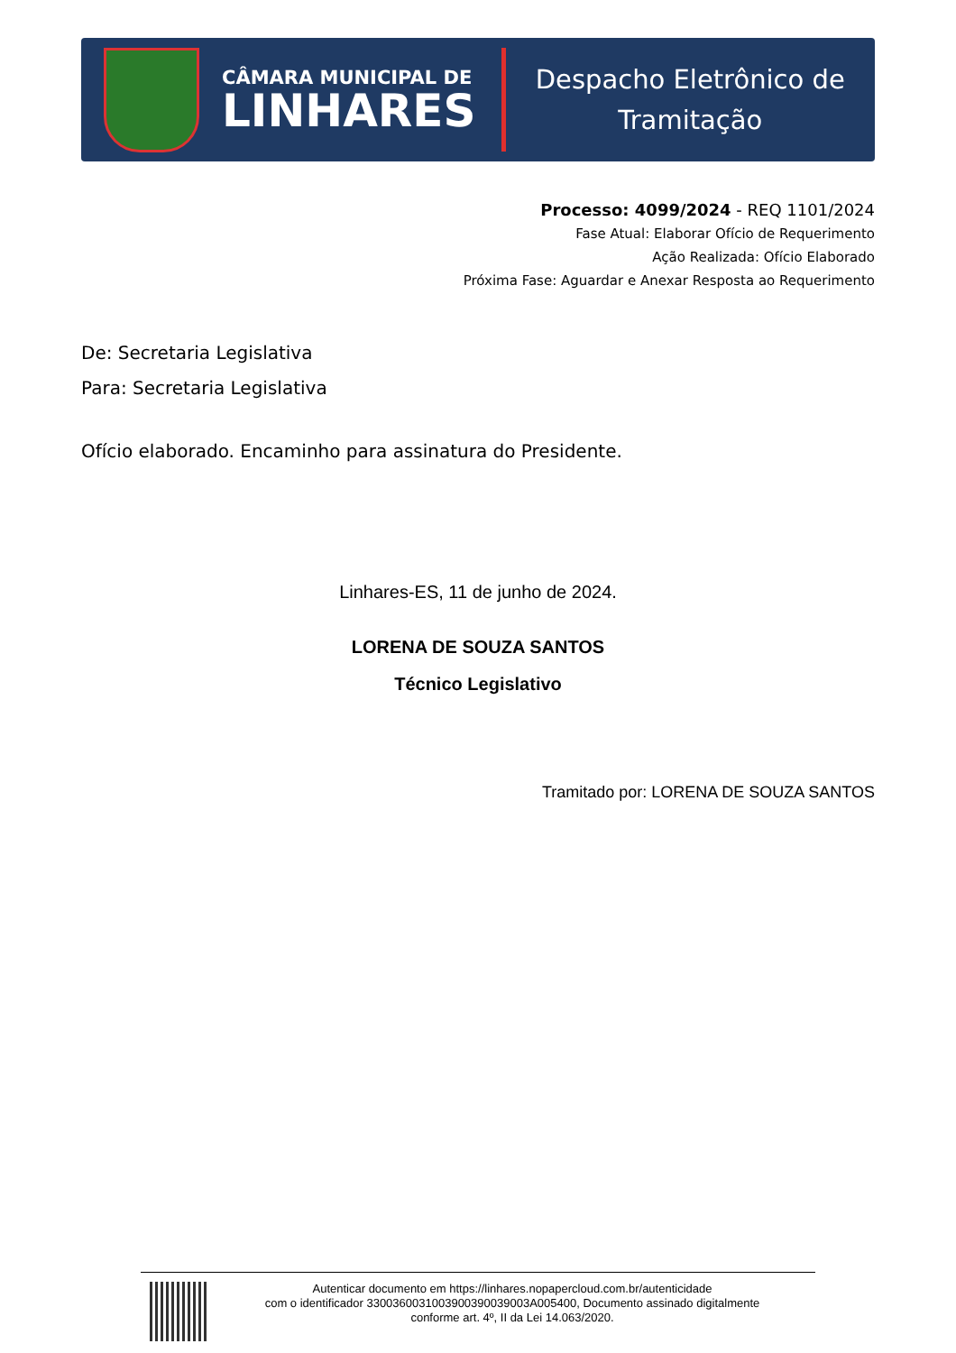CÂMARA MUNICIPAL DE
LINHARES
Despacho Eletrônico de
Tramitação
Processo: 4099/2024 - REQ 1101/2024
Fase Atual: Elaborar Ofício de Requerimento
Ação Realizada: Ofício Elaborado
Próxima Fase: Aguardar e Anexar Resposta ao Requerimento
De: Secretaria Legislativa
Para: Secretaria Legislativa
Ofício elaborado. Encaminho para assinatura do Presidente.
Linhares-ES, 11 de junho de 2024.
LORENA DE SOUZA SANTOS
Técnico Legislativo
Tramitado por: LORENA DE SOUZA SANTOS
Autenticar documento em https://linhares.nopapercloud.com.br/autenticidade
com o identificador 3300360031003900390039003A005400, Documento assinado digitalmente
conforme art. 4º, II da Lei 14.063/2020.